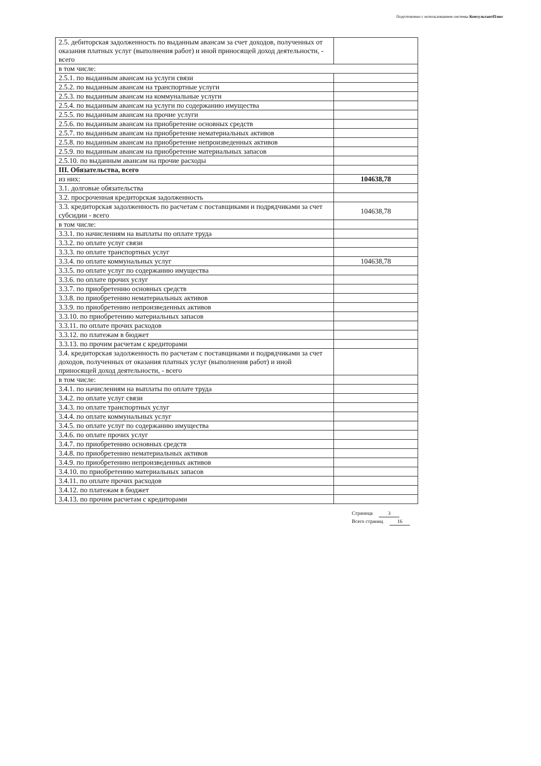Подготовлено с использованием системы КонсультантПлюс
| 2.5. дебиторская задолженность по выданным авансам за счет доходов, полученных от оказания платных услуг (выполнения работ) и иной приносящей доход деятельности, - всего | |
| в том числе: | |
| 2.5.1. по выданным авансам на услуги связи | |
| 2.5.2. по выданным авансам на транспортные услуги | |
| 2.5.3. по выданным авансам на коммунальные услуги | |
| 2.5.4. по выданным авансам на услуги по содержанию имущества | |
| 2.5.5. по выданным авансам на прочие услуги | |
| 2.5.6. по выданным авансам на приобретение основных средств | |
| 2.5.7. по выданным авансам на приобретение нематериальных активов | |
| 2.5.8. по выданным авансам на приобретение непроизведенных активов | |
| 2.5.9. по выданным авансам на приобретение материальных запасов | |
| 2.5.10. по выданным авансам на прочие расходы | |
| III. Обязательства, всего | |
| из них: | 104638,78 |
| 3.1. долговые обязательства | |
| 3.2. просроченная кредиторская задолженность | |
| 3.3. кредиторская задолженность по расчетам с поставщиками и подрядчиками за счет субсидии - всего | 104638,78 |
| в том числе: | |
| 3.3.1. по начислениям на выплаты по оплате труда | |
| 3.3.2. по оплате услуг связи | |
| 3.3.3. по оплате транспортных услуг | |
| 3.3.4. по оплате коммунальных услуг | 104638,78 |
| 3.3.5. по оплате услуг по содержанию имущества | |
| 3.3.6. по оплате прочих услуг | |
| 3.3.7. по приобретению основных средств | |
| 3.3.8. по приобретению нематериальных активов | |
| 3.3.9. по приобретению непроизведенных активов | |
| 3.3.10. по приобретению материальных запасов | |
| 3.3.11. по оплате прочих расходов | |
| 3.3.12. по платежам в бюджет | |
| 3.3.13. по прочим расчетам с кредиторами | |
| 3.4. кредиторская задолженность по расчетам с поставщиками и подрядчиками за счет доходов, полученных от оказания платных услуг (выполнения работ) и иной приносящей доход деятельности, - всего | |
| в том числе: | |
| 3.4.1. по начислениям на выплаты по оплате труда | |
| 3.4.2. по оплате услуг связи | |
| 3.4.3. по оплате транспортных услуг | |
| 3.4.4. по оплате коммунальных услуг | |
| 3.4.5. по оплате услуг по содержанию имущества | |
| 3.4.6. по оплате прочих услуг | |
| 3.4.7. по приобретению основных средств | |
| 3.4.8. по приобретению нематериальных активов | |
| 3.4.9. по приобретению непроизведенных активов | |
| 3.4.10. по приобретению материальных запасов | |
| 3.4.11. по оплате прочих расходов | |
| 3.4.12. по платежам в бюджет | |
| 3.4.13. по прочим расчетам с кредиторами | |
Страница 3
Всего страниц 16